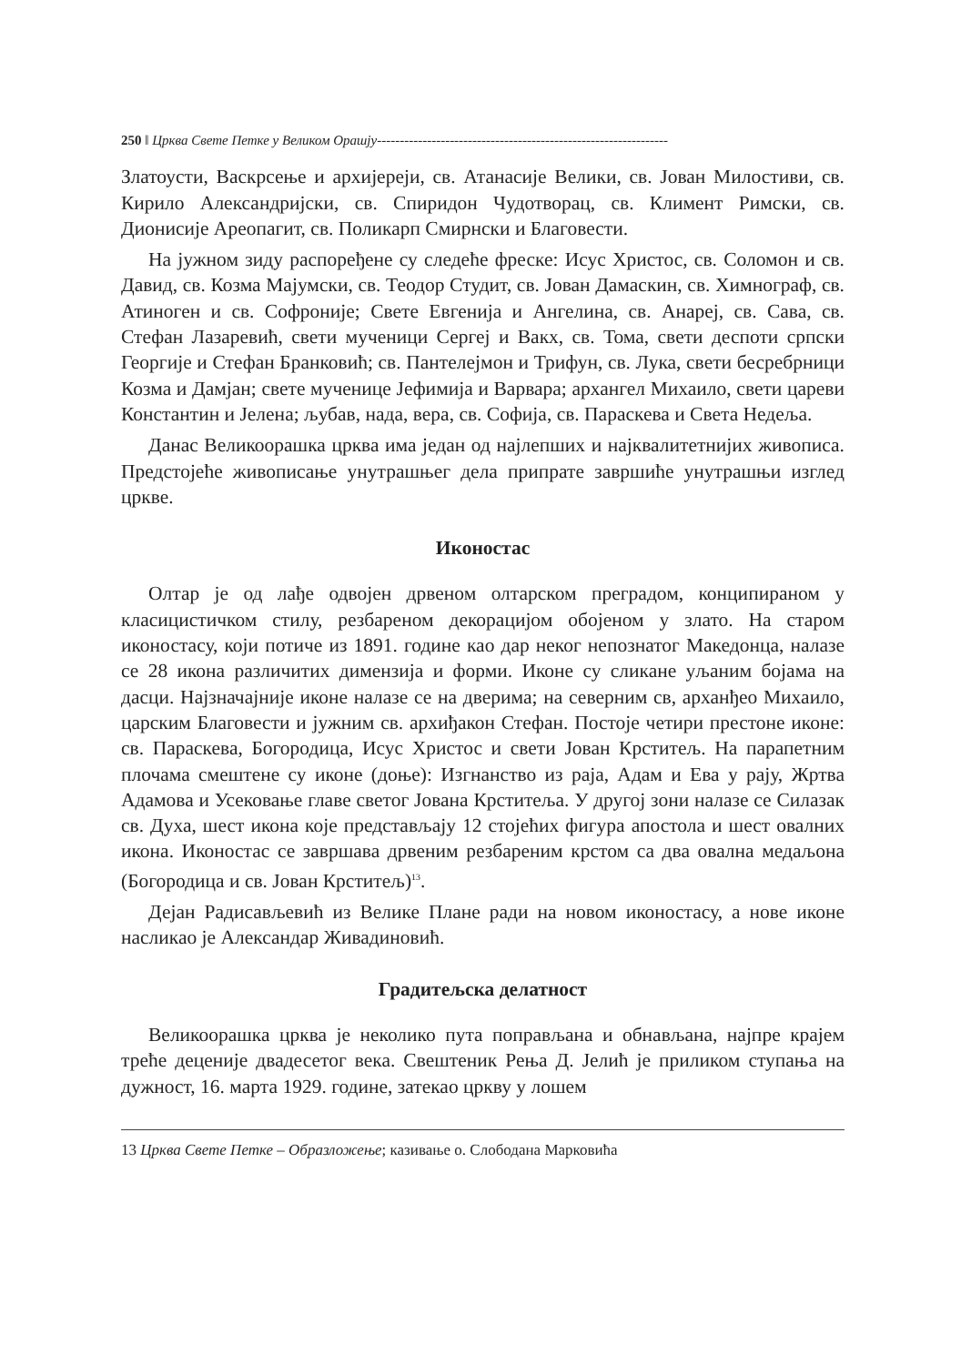250 ‖ Црква Свете Петке у Великом Орашју----------------------------------------------------------------
Златоусти, Васкрсење и архијереји, св. Атанасије Велики, св. Јован Милостиви, св. Кирило Александријски, св. Спиридон Чудотворац, св. Климент Римски, св. Дионисије Ареопагит, св. Поликарп Смирнски и Благовести.
На јужном зиду распоређене су следеће фреске: Исус Христос, св. Соломон и св. Давид, св. Козма Мајумски, св. Теодор Студит, св. Јован Дамаскин, св. Химнограф, св. Атиноген и св. Софроније; Свете Евгенија и Ангелина, св. Анареј, св. Сава, св. Стефан Лазаревић, свети мученици Сергеј и Вакх, св. Тома, свети деспоти српски Георгије и Стефан Бранковић; св. Пантелејмон и Трифун, св. Лука, свети бесребрници Козма и Дамјан; свете мученице Јефимија и Варвара; архангел Михаило, свети цареви Константин и Јелена; љубав, нада, вера, св. Софија, св. Параскева и Света Недеља.
Данас Великоорашка црква има један од најлепших и најквалитетнијих живописа. Предстојеће живописање унутрашњег дела припрате завршиће унутрашњи изглед цркве.
Иконостас
Олтар је од лађе одвојен дрвеном олтарском преградом, конципираном у класицистичком стилу, резбареном декорацијом обојеном у злато. На старом иконостасу, који потиче из 1891. године као дар неког непознатог Македонца, налазе се 28 икона различитих димензија и форми. Иконе су сликане уљаним бојама на дасци. Најзначајније иконе налазе се на дверима; на северним св, арханђео Михаило, царским Благовести и јужним св. архиђакон Стефан. Постоје четири престоне иконе: св. Параскева, Богородица, Исус Христос и свети Јован Крститељ. На парапетним плочама смештене су иконе (доње): Изгнанство из раја, Адам и Ева у рају, Жртва Адамова и Усековање главе светог Јована Крститеља. У другој зони налазе се Силазак св. Духа, шест икона које представљају 12 стојећих фигура апостола и шест овалних икона. Иконостас се завршава дрвеним резбареним крстом са два овална медаљона (Богородица и св. Јован Крститељ)<sup>13</sup>.
Дејан Радисављевић из Велике Плане ради на новом иконостасу, а нове иконе насликао је Александар Живадиновић.
Градитељска делатност
Великоорашка црква је неколико пута поправљана и обнављана, најпре крајем треће деценије двадесетог века. Свештеник Рења Д. Јелић је приликом ступања на дужност, 16. марта 1929. године, затекао цркву у лошем
13 Црква Свете Петке – Образложење; казивање о. Слободана Марковића